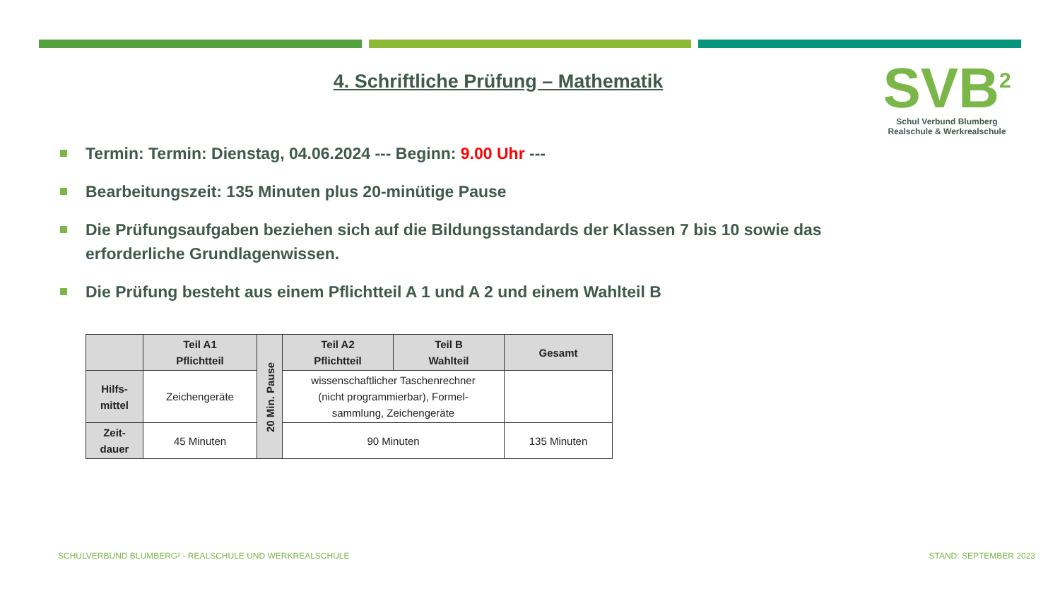4. Schriftliche Prüfung – Mathematik
SVB<sup>2</sup>
Schul Verbund Blumberg
Realschule & Werkrealschule
Termin: Termin: Dienstag, 04.06.2024 --- Beginn: 9.00 Uhr ---
Bearbeitungszeit: 135 Minuten plus 20-minütige Pause
Die Prüfungsaufgaben beziehen sich auf die Bildungsstandards der Klassen 7 bis 10 sowie das erforderliche Grundlagenwissen.
Die Prüfung besteht aus einem Pflichtteil A 1 und A 2 und einem Wahlteil B
| | Teil A1 Pflichtteil | 20 Min. Pause | Teil A2 Pflichtteil | Teil B Wahlteil | Gesamt |
| --- | --- | --- | --- | --- | --- |
| Hilfs- mittel | Zeichengeräte | | wissenschaftlicher Taschenrechner (nicht programmierbar), Formel- sammlung, Zeichengeräte | | |
| Zeit- dauer | 45 Minuten | | 90 Minuten | | 135 Minuten |
SCHULVERBUND BLUMBERG² - REALSCHULE UND WERKREALSCHULE
STAND: SEPTEMBER 2023